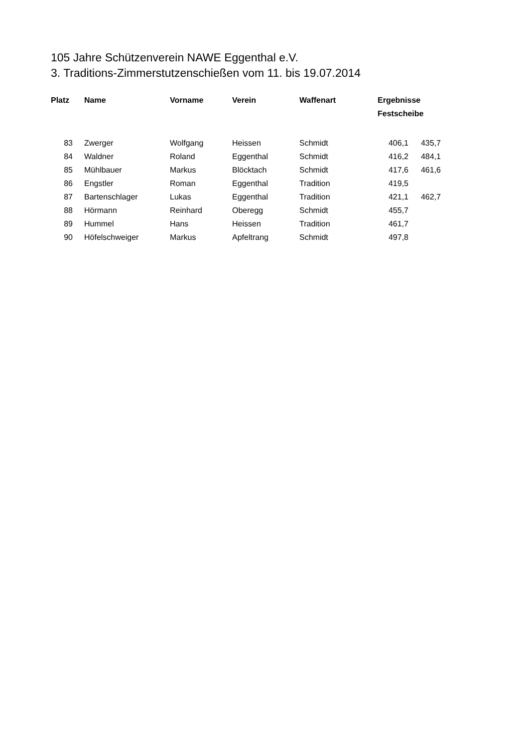105 Jahre Schützenverein NAWE Eggenthal e.V.
3. Traditions-Zimmerstutzenschießen vom 11. bis 19.07.2014
| Platz | Name | Vorname | Verein | Waffenart | Ergebnisse | |
| --- | --- | --- | --- | --- | --- | --- |
| | | | | | Festscheibe | |
| 83 | Zwerger | Wolfgang | Heissen | Schmidt | 406,1 | 435,7 |
| 84 | Waldner | Roland | Eggenthal | Schmidt | 416,2 | 484,1 |
| 85 | Mühlbauer | Markus | Blöcktach | Schmidt | 417,6 | 461,6 |
| 86 | Engstler | Roman | Eggenthal | Tradition | 419,5 | |
| 87 | Bartenschlager | Lukas | Eggenthal | Tradition | 421,1 | 462,7 |
| 88 | Hörmann | Reinhard | Oberegg | Schmidt | 455,7 | |
| 89 | Hummel | Hans | Heissen | Tradition | 461,7 | |
| 90 | Höfelschweiger | Markus | Apfeltrang | Schmidt | 497,8 | |